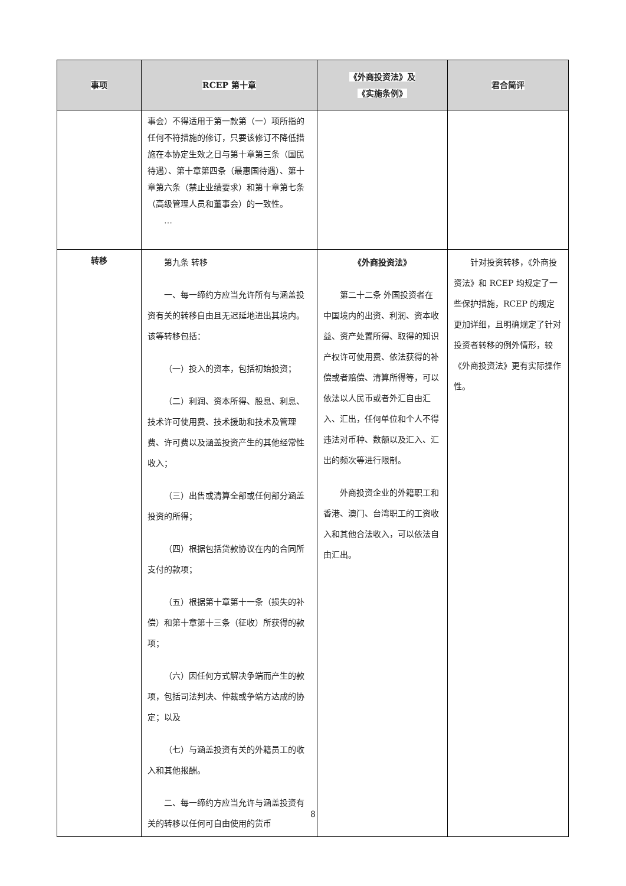| 事项 | RCEP 第十章 | 《外商投资法》及 《实施条例》 | 君合简评 |
| --- | --- | --- | --- |
| | 事会）不得适用于第一款第（一）项所指的任何不符措施的修订，只要该修订不降低措施在本协定生效之日与第十章第三条（国民待遇）、第十章第四条（最惠国待遇）、第十章第六条（禁止业绩要求）和第十章第七条（高级管理人员和董事会）的一致性。 … | | |
| 转移 | 第九条 转移 一、每一缔约方应当允许所有与涵盖投资有关的转移自由且无迟延地进出其境内。该等转移包括： （一）投入的资本，包括初始投资； （二）利润、资本所得、股息、利息、技术许可使用费、技术援助和技术及管理费、许可费以及涵盖投资产生的其他经常性收入； （三）出售或清算全部或任何部分涵盖投资的所得； （四）根据包括贷款协议在内的合同所支付的款项； （五）根据第十章第十一条（损失的补偿）和第十章第十三条（征收）所获得的款项； （六）因任何方式解决争端而产生的款项，包括司法判决、仲裁或争端方达成的协定；以及 （七）与涵盖投资有关的外籍员工的收入和其他报酬。 二、每一缔约方应当允许与涵盖投资有关的转移以任何可自由使用的货币 | 《外商投资法》 第二十二条 外国投资者在中国境内的出资、利润、资本收益、资产处置所得、取得的知识产权许可使用费、依法获得的补偿或者赔偿、清算所得等，可以依法以人民币或者外汇自由汇入、汇出，任何单位和个人不得违法对币种、数额以及汇入、汇出的频次等进行限制。 外商投资企业的外籍职工和香港、澳门、台湾职工的工资收入和其他合法收入，可以依法自由汇出。 | 针对投资转移，《外商投资法》和 RCEP 均规定了一些保护措施，RCEP 的规定更加详细，且明确规定了针对投资者转移的例外情形，较《外商投资法》更有实际操作性。 |
8